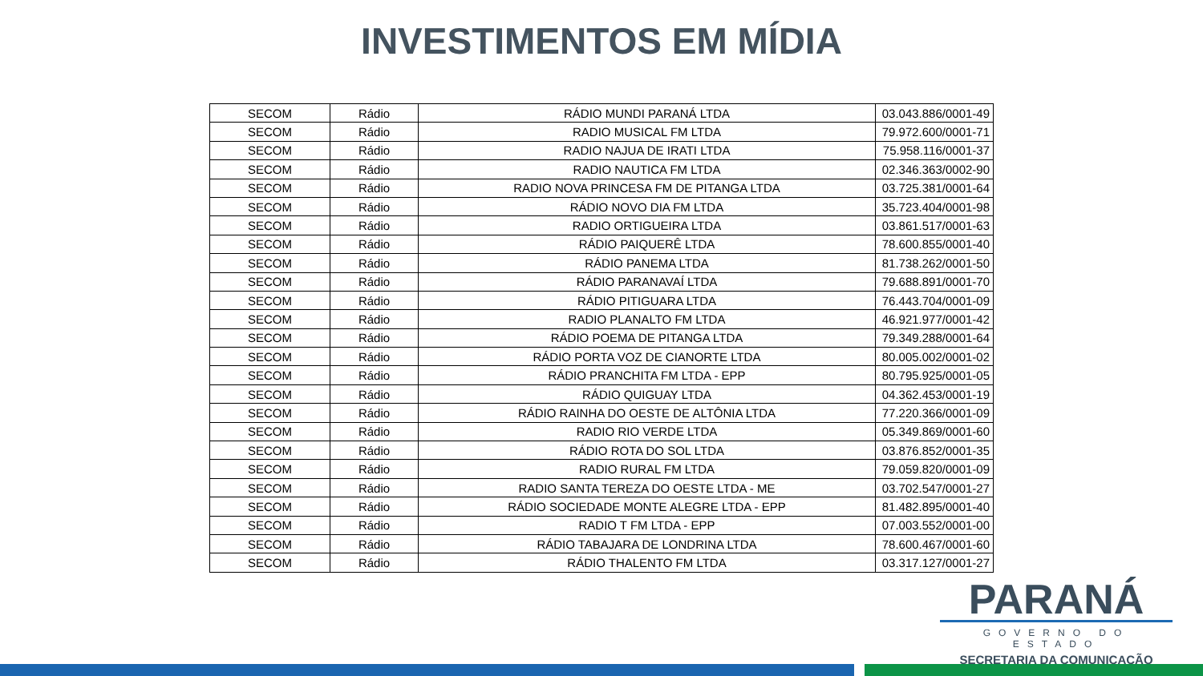INVESTIMENTOS EM MÍDIA
| SECOM | Rádio | RÁDIO MUNDI PARANÁ LTDA | 03.043.886/0001-49 |
| SECOM | Rádio | RADIO MUSICAL FM LTDA | 79.972.600/0001-71 |
| SECOM | Rádio | RADIO NAJUA DE IRATI LTDA | 75.958.116/0001-37 |
| SECOM | Rádio | RADIO NAUTICA FM LTDA | 02.346.363/0002-90 |
| SECOM | Rádio | RADIO NOVA PRINCESA FM DE PITANGA LTDA | 03.725.381/0001-64 |
| SECOM | Rádio | RÁDIO NOVO DIA FM LTDA | 35.723.404/0001-98 |
| SECOM | Rádio | RADIO ORTIGUEIRA LTDA | 03.861.517/0001-63 |
| SECOM | Rádio | RÁDIO PAIQUERÊ LTDA | 78.600.855/0001-40 |
| SECOM | Rádio | RÁDIO PANEMA LTDA | 81.738.262/0001-50 |
| SECOM | Rádio | RÁDIO PARANAVAÍ LTDA | 79.688.891/0001-70 |
| SECOM | Rádio | RÁDIO PITIGUARA LTDA | 76.443.704/0001-09 |
| SECOM | Rádio | RADIO PLANALTO FM LTDA | 46.921.977/0001-42 |
| SECOM | Rádio | RÁDIO POEMA DE PITANGA LTDA | 79.349.288/0001-64 |
| SECOM | Rádio | RÁDIO PORTA VOZ DE CIANORTE LTDA | 80.005.002/0001-02 |
| SECOM | Rádio | RÁDIO PRANCHITA FM LTDA - EPP | 80.795.925/0001-05 |
| SECOM | Rádio | RÁDIO QUIGUAY LTDA | 04.362.453/0001-19 |
| SECOM | Rádio | RÁDIO RAINHA DO OESTE DE ALTÔNIA LTDA | 77.220.366/0001-09 |
| SECOM | Rádio | RADIO RIO VERDE LTDA | 05.349.869/0001-60 |
| SECOM | Rádio | RÁDIO ROTA DO SOL LTDA | 03.876.852/0001-35 |
| SECOM | Rádio | RADIO RURAL FM LTDA | 79.059.820/0001-09 |
| SECOM | Rádio | RADIO SANTA TEREZA DO OESTE LTDA - ME | 03.702.547/0001-27 |
| SECOM | Rádio | RÁDIO SOCIEDADE MONTE ALEGRE LTDA - EPP | 81.482.895/0001-40 |
| SECOM | Rádio | RADIO T FM LTDA - EPP | 07.003.552/0001-00 |
| SECOM | Rádio | RÁDIO TABAJARA DE LONDRINA LTDA | 78.600.467/0001-60 |
| SECOM | Rádio | RÁDIO THALENTO FM LTDA | 03.317.127/0001-27 |
PARANÁ
GOVERNO DO ESTADO
SECRETARIA DA COMUNICAÇÃO